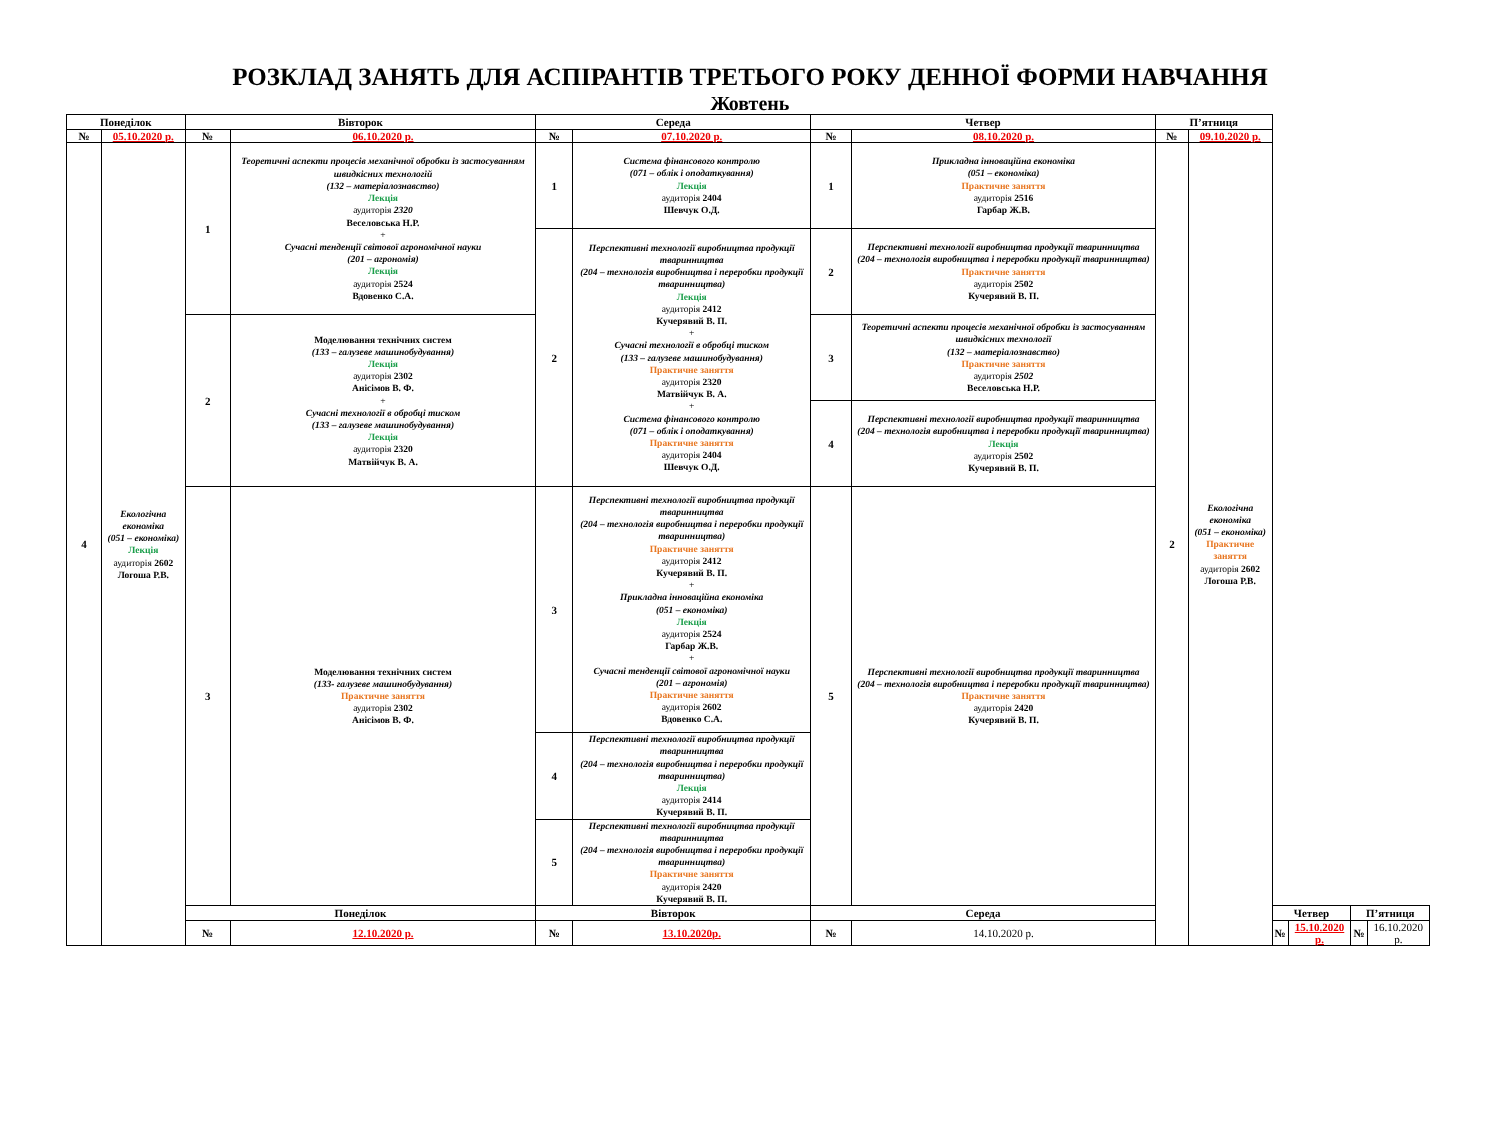РОЗКЛАД ЗАНЯТЬ ДЛЯ АСПІРАНТІВ ТРЕТЬОГО РОКУ ДЕННОЇ ФОРМИ НАВЧАННЯ
Жовтень
| Понеділок | | Вівторок | | Середа | | Четвер | | П’ятниця | | | | | |
| --- | --- | --- | --- | --- | --- | --- | --- | --- | --- | --- | --- | --- | --- |
| № | 05.10.2020 р. | № | 06.10.2020 р. | № | 07.10.2020 р. | № | 08.10.2020 р. | № | 09.10.2020 р. | | | | |
| 4 | Екологічна економіка (051 – економіка) Лекція аудиторія 2602 Логоша Р.В. | 1 | Теоретичні аспекти процесів механічної обробки із застосуванням швидкісних технологій (132 – матеріалознавство) Лекція аудиторія 2320 Веселовська Н.Р. + Сучасні тенденції світової агрономічної науки (201 – агрономія) Лекція аудиторія 2524 Вдовенко С.А. | 1 | Система фінансового контролю (071 – облік і оподаткування) Лекція аудиторія 2404 Шевчук О.Д. | 1 | Прикладна інноваційна економіка (051 – економіка) Практичне заняття аудиторія 2516 Гарбар Ж.В. | 2 | Екологічна економіка (051 – економіка) Практичне заняття аудиторія 2602 Логоша Р.В. | | | | |
| | | | | 2 | Перспективні технології виробництва продукції тваринництва (204 – технологія виробництва і переробки продукції тваринництва) Лекція аудиторія 2412 Кучерявий В. П. + Сучасні технології в обробці тиском (133 – галузеве машинобудування) Практичне заняття аудиторія 2320 Матвійчук В. А. + Система фінансового контролю (071 – облік і оподаткування) Практичне заняття аудиторія 2404 Шевчук О.Д. | 2 | Перспективні технології виробництва продукції тваринництва (204 – технологія виробництва і переробки продукції тваринництва) Практичне заняття аудиторія 2502 Кучерявий В. П. | | | | | | |
| | | 2 | Моделювання технічних систем (133 – галузеве машинобудування) Лекція аудиторія 2302 Анісімов В. Ф. + Сучасні технології в обробці тиском (133 – галузеве машинобудування) Лекція аудиторія 2320 Матвійчук В. А. | | | 3 | Теоретичні аспекти процесів механічної обробки із застосуванням швидкісних технології (132 – матеріалознавство) Практичне заняття аудиторія 2502 Веселовська Н.Р. | | | | | | |
| | | | | | | 4 | Перспективні технології виробництва продукції тваринництва (204 – технологія виробництва і переробки продукції тваринництва) Лекція аудиторія 2502 Кучерявий В. П. | | | | | | |
| | | 3 | Моделювання технічних систем (133- галузеве машинобудування) Практичне заняття аудиторія 2302 Анісімов В. Ф. | 3 | Перспективні технології виробництва продукції тваринництва (204 – технологія виробництва і переробки продукції тваринництва) Практичне заняття аудиторія 2412 Кучерявий В. П. + Прикладна інноваційна економіка (051 – економіка) Лекція аудиторія 2524 Гарбар Ж.В. + Сучасні тенденції світової агрономічної науки (201 – агрономія) Практичне заняття аудиторія 2602 Вдовенко С.А. | 5 | Перспективні технології виробництва продукції тваринництва (204 – технологія виробництва і переробки продукції тваринництва) Практичне заняття аудиторія 2420 Кучерявий В. П. | | | | | | |
| | | | | 4 | Перспективні технології виробництва продукції тваринництва (204 – технологія виробництва і переробки продукції тваринництва) Лекція аудиторія 2414 Кучерявий В. П. | | | | | | | | |
| | | | | 5 | Перспективні технології виробництва продукції тваринництва (204 – технологія виробництва і переробки продукції тваринництва) Практичне заняття аудиторія 2420 Кучерявий В. П. | | | | | | | | |
| | | Понеділок | | Вівторок | | Середа | | | | Четвер | | П’ятниця | |
| | | № | 12.10.2020 р. | № | 13.10.2020р. | № | 14.10.2020 р. | | | № | 15.10.2020 р. | № | 16.10.2020 р. |